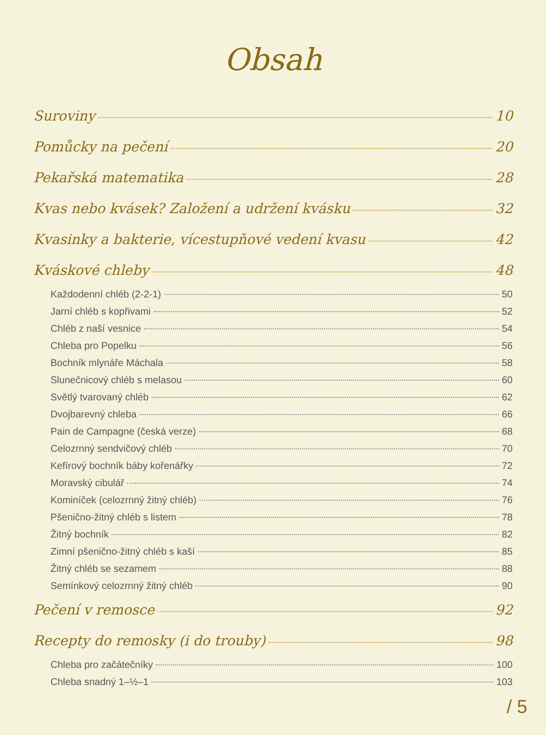Obsah
Suroviny 10
Pomůcky na pečení 20
Pekařská matematika 28
Kvas nebo kvásek? Založení a udržení kvásku 32
Kvasinky a bakterie, vícestupňové vedení kvasu 42
Kváskové chleby 48
Každodenní chléb (2-2-1) 50
Jarní chléb s kopřivami 52
Chléb z naší vesnice 54
Chleba pro Popelku 56
Bochník mlynáře Máchala 58
Slunečnicový chléb s melasou 60
Světlý tvarovaný chléb 62
Dvojbarevný chleba 66
Pain de Campagne (česká verze) 68
Celozrnný sendvičový chléb 70
Kefírový bochník báby kořenářky 72
Moravský cibulář 74
Kominíček (celozrnný žitný chléb) 76
Pšenično-žitný chléb s listem 78
Žitný bochník 82
Zimní pšenično-žitný chléb s kaší 85
Žitný chléb se sezamem 88
Semínkový celozrnný žitný chléb 90
Pečení v remosce 92
Recepty do remosky (i do trouby) 98
Chleba pro začátečníky 100
Chleba snadný 1–½–1 103
/ 5